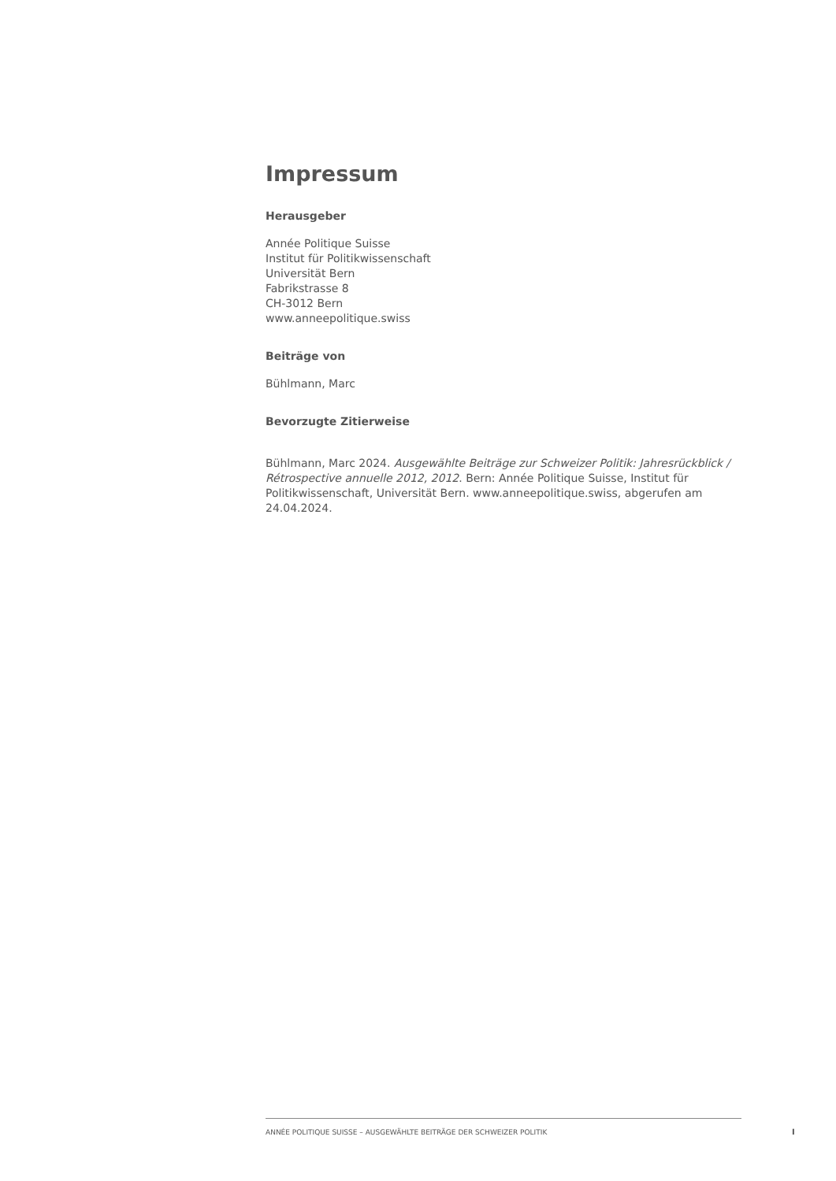Impressum
Herausgeber
Année Politique Suisse
Institut für Politikwissenschaft
Universität Bern
Fabrikstrasse 8
CH-3012 Bern
www.anneepolitique.swiss
Beiträge von
Bühlmann, Marc
Bevorzugte Zitierweise
Bühlmann, Marc 2024. Ausgewählte Beiträge zur Schweizer Politik: Jahresrückblick / Rétrospective annuelle 2012, 2012. Bern: Année Politique Suisse, Institut für Politikwissenschaft, Universität Bern. www.anneepolitique.swiss, abgerufen am 24.04.2024.
ANNÉE POLITIQUE SUISSE – AUSGEWÄHLTE BEITRÄGE DER SCHWEIZER POLITIK
I